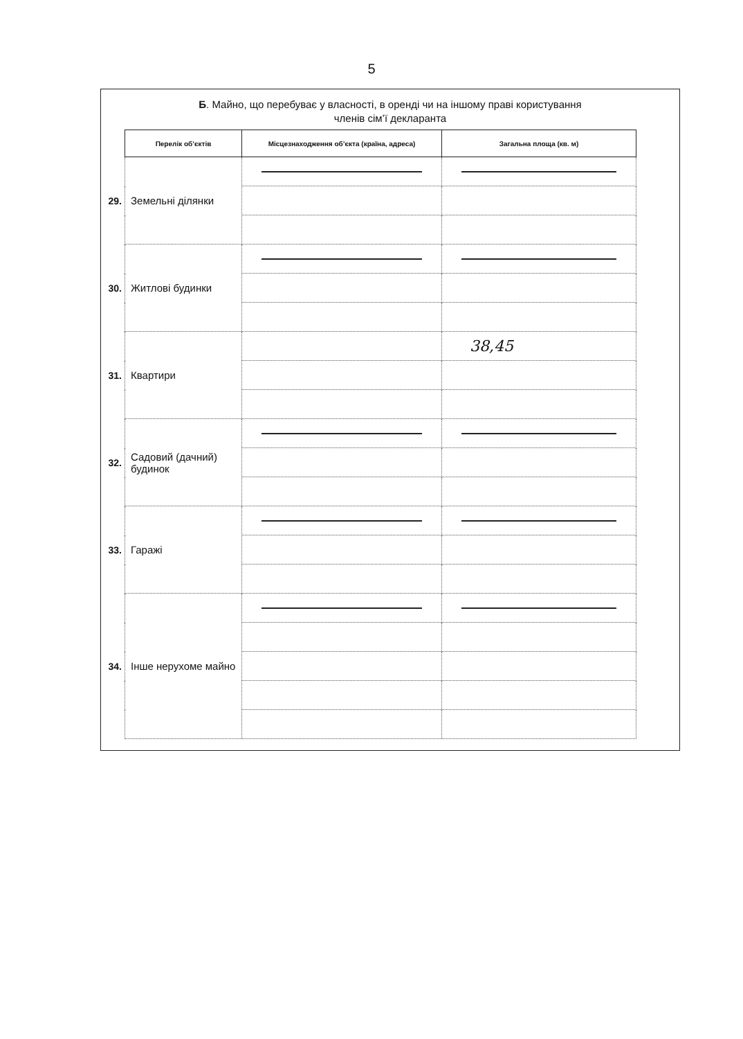5
Б. Майно, що перебуває у власності, в оренді чи на іншому праві користування
членів сім’ї декларанта
| | Перелік об’єктів | Місцезнаходження об’єкта (країна, адреса) | Загальна площа (кв. м) |
| --- | --- | --- | --- |
| 29. | Земельні ділянки | | |
| 30. | Житлові будинки | | |
| 31. | Квартири | | 38,45 |
| 32. | Садовий (дачний) будинок | | |
| 33. | Гаражі | | |
| 34. | Інше нерухоме майно | | |